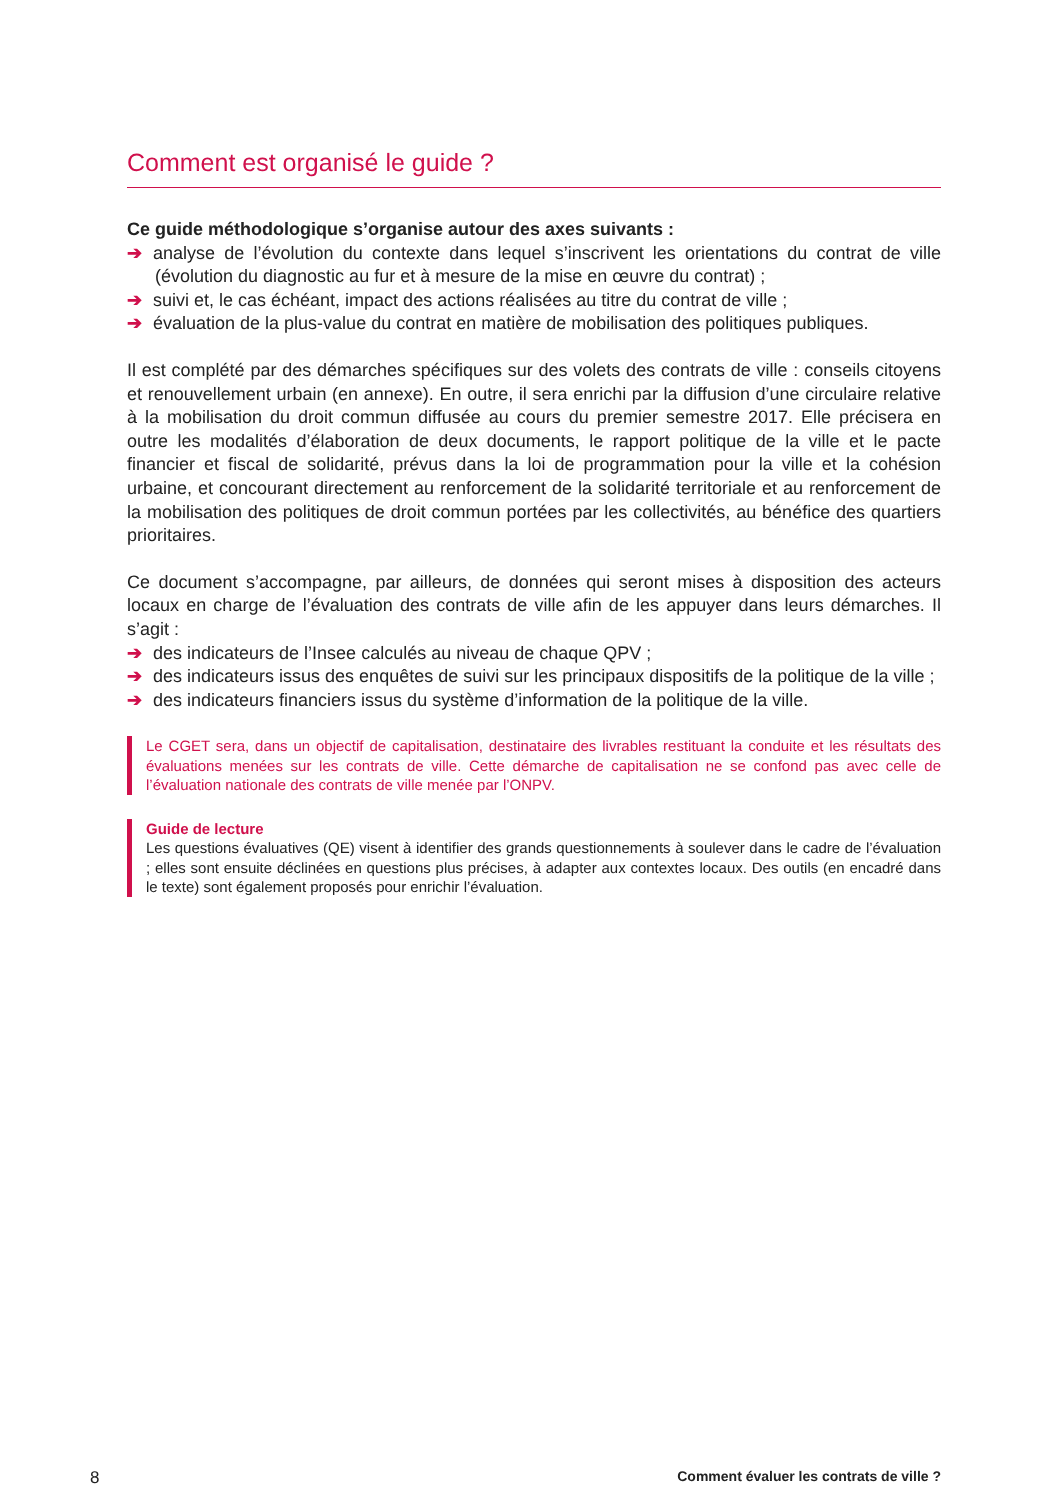Comment est organisé le guide ?
Ce guide méthodologique s’organise autour des axes suivants :
➔ analyse de l’évolution du contexte dans lequel s’inscrivent les orientations du contrat de ville (évolution du diagnostic au fur et à mesure de la mise en œuvre du contrat) ;
➔ suivi et, le cas échéant, impact des actions réalisées au titre du contrat de ville ;
➔ évaluation de la plus-value du contrat en matière de mobilisation des politiques publiques.
Il est complété par des démarches spécifiques sur des volets des contrats de ville : conseils citoyens et renouvellement urbain (en annexe). En outre, il sera enrichi par la diffusion d’une circulaire relative à la mobilisation du droit commun diffusée au cours du premier semestre 2017. Elle précisera en outre les modalités d’élaboration de deux documents, le rapport politique de la ville et le pacte financier et fiscal de solidarité, prévus dans la loi de programmation pour la ville et la cohésion urbaine, et concourant directement au renforcement de la solidarité territoriale et au renforcement de la mobilisation des politiques de droit commun portées par les collectivités, au bénéfice des quartiers prioritaires.
Ce document s’accompagne, par ailleurs, de données qui seront mises à disposition des acteurs locaux en charge de l’évaluation des contrats de ville afin de les appuyer dans leurs démarches. Il s’agit :
➔ des indicateurs de l’Insee calculés au niveau de chaque QPV ;
➔ des indicateurs issus des enquêtes de suivi sur les principaux dispositifs de la politique de la ville ;
➔ des indicateurs financiers issus du système d’information de la politique de la ville.
Le CGET sera, dans un objectif de capitalisation, destinataire des livrables restituant la conduite et les résultats des évaluations menées sur les contrats de ville. Cette démarche de capitalisation ne se confond pas avec celle de l’évaluation nationale des contrats de ville menée par l’ONPV.
Guide de lecture
Les questions évaluatives (QE) visent à identifier des grands questionnements à soulever dans le cadre de l’évaluation ; elles sont ensuite déclinées en questions plus précises, à adapter aux contextes locaux. Des outils (en encadré dans le texte) sont également proposés pour enrichir l’évaluation.
8 Comment évaluer les contrats de ville ?